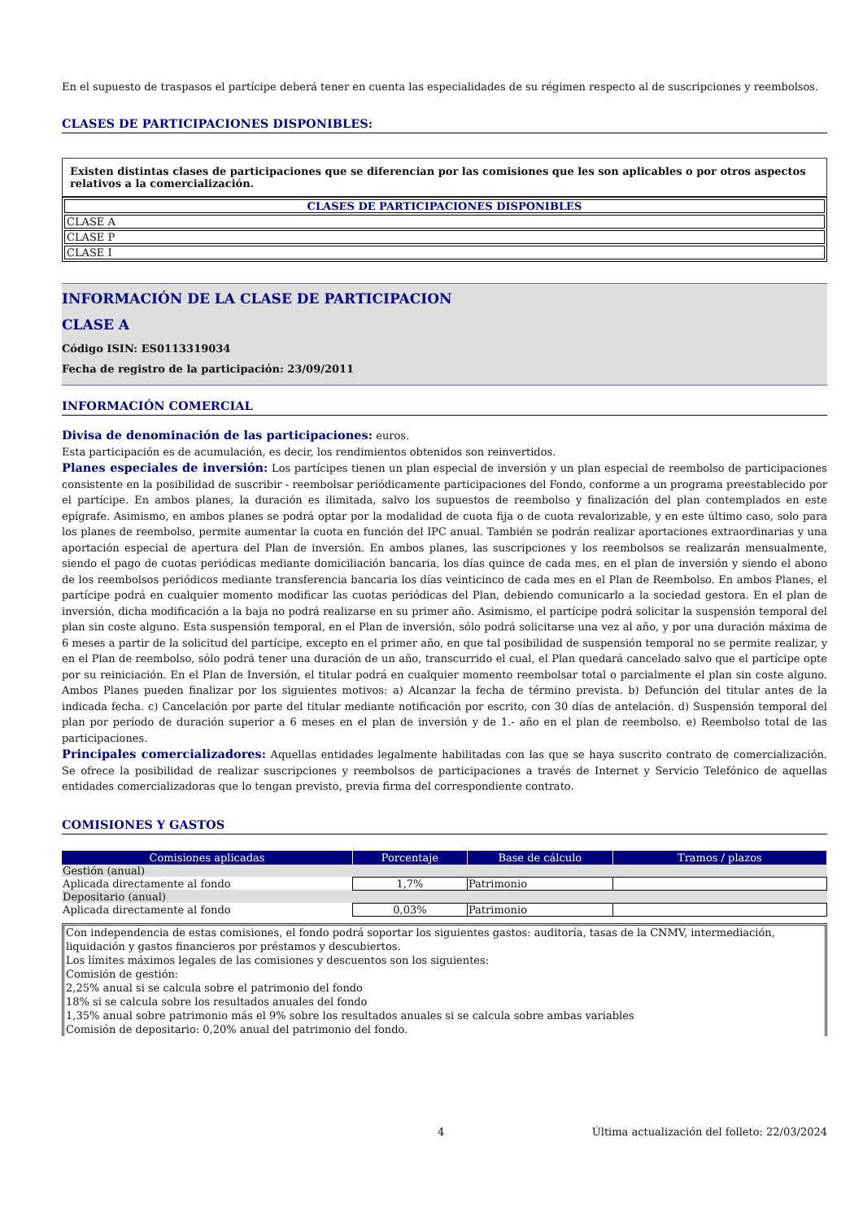En el supuesto de traspasos el partícipe deberá tener en cuenta las especialidades de su régimen respecto al de suscripciones y reembolsos.
CLASES DE PARTICIPACIONES DISPONIBLES:
Existen distintas clases de participaciones que se diferencian por las comisiones que les son aplicables o por otros aspectos relativos a la comercialización.
| CLASES DE PARTICIPACIONES DISPONIBLES |
| --- |
| CLASE A |
| CLASE P |
| CLASE I |
INFORMACIÓN DE LA CLASE DE PARTICIPACION
CLASE A
Código ISIN: ES0113319034
Fecha de registro de la participación: 23/09/2011
INFORMACIÓN COMERCIAL
Divisa de denominación de las participaciones: euros.
Esta participación es de acumulación, es decir, los rendimientos obtenidos son reinvertidos.
Planes especiales de inversión: Los partícipes tienen un plan especial de inversión y un plan especial de reembolso de participaciones consistente en la posibilidad de suscribir - reembolsar periódicamente participaciones del Fondo, conforme a un programa preestablecido por el partícipe. En ambos planes, la duración es ilimitada, salvo los supuestos de reembolso y finalización del plan contemplados en este epígrafe. Asimismo, en ambos planes se podrá optar por la modalidad de cuota fija o de cuota revalorizable, y en este último caso, solo para los planes de reembolso, permite aumentar la cuota en función del IPC anual. También se podrán realizar aportaciones extraordinarias y una aportación especial de apertura del Plan de inversión. En ambos planes, las suscripciones y los reembolsos se realizarán mensualmente, siendo el pago de cuotas periódicas mediante domiciliación bancaria, los días quince de cada mes, en el plan de inversión y siendo el abono de los reembolsos periódicos mediante transferencia bancaria los días veinticinco de cada mes en el Plan de Reembolso. En ambos Planes, el partícipe podrá en cualquier momento modificar las cuotas periódicas del Plan, debiendo comunicarlo a la sociedad gestora. En el plan de inversión, dicha modificación a la baja no podrá realizarse en su primer año. Asimismo, el partícipe podrá solicitar la suspensión temporal del plan sin coste alguno. Esta suspensión temporal, en el Plan de inversión, sólo podrá solicitarse una vez al año, y por una duración máxima de 6 meses a partir de la solicitud del partícipe, excepto en el primer año, en que tal posibilidad de suspensión temporal no se permite realizar, y en el Plan de reembolso, sólo podrá tener una duración de un año, transcurrido el cual, el Plan quedará cancelado salvo que el partícipe opte por su reiniciación. En el Plan de Inversión, el titular podrá en cualquier momento reembolsar total o parcialmente el plan sin coste alguno. Ambos Planes pueden finalizar por los siguientes motivos: a) Alcanzar la fecha de término prevista. b) Defunción del titular antes de la indicada fecha. c) Cancelación por parte del titular mediante notificación por escrito, con 30 días de antelación. d) Suspensión temporal del plan por período de duración superior a 6 meses en el plan de inversión y de 1.- año en el plan de reembolso. e) Reembolso total de las participaciones.
Principales comercializadores: Aquellas entidades legalmente habilitadas con las que se haya suscrito contrato de comercialización. Se ofrece la posibilidad de realizar suscripciones y reembolsos de participaciones a través de Internet y Servicio Telefónico de aquellas entidades comercializadoras que lo tengan previsto, previa firma del correspondiente contrato.
COMISIONES Y GASTOS
| Comisiones aplicadas | Porcentaje | Base de cálculo | Tramos / plazos |
| --- | --- | --- | --- |
| Gestión (anual) | | | |
| Aplicada directamente al fondo | 1,7% | Patrimonio | |
| Depositario (anual) | | | |
| Aplicada directamente al fondo | 0,03% | Patrimonio | |
Con independencia de estas comisiones, el fondo podrá soportar los siguientes gastos: auditoría, tasas de la CNMV, intermediación, liquidación y gastos financieros por préstamos y descubiertos.
Los límites máximos legales de las comisiones y descuentos son los siguientes:
Comisión de gestión:
2,25% anual si se calcula sobre el patrimonio del fondo
18% si se calcula sobre los resultados anuales del fondo
1,35% anual sobre patrimonio más el 9% sobre los resultados anuales si se calcula sobre ambas variables
Comisión de depositario: 0,20% anual del patrimonio del fondo.
4 Última actualización del folleto: 22/03/2024